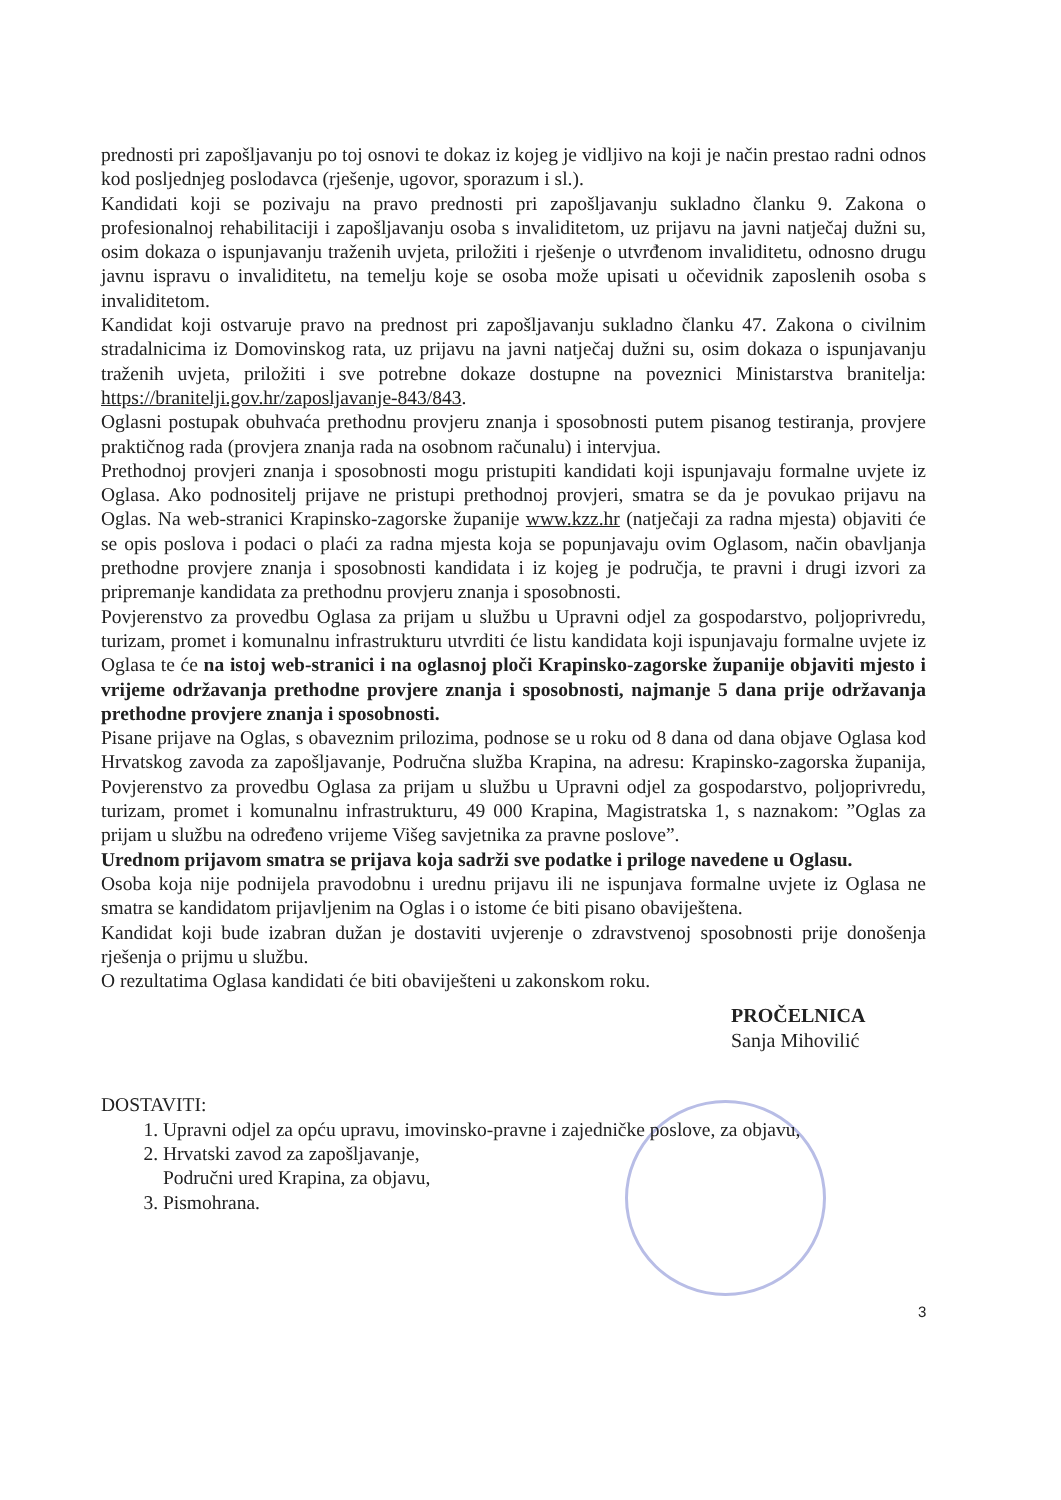prednosti pri zapošljavanju po toj osnovi te dokaz iz kojeg je vidljivo na koji je način prestao radni odnos kod posljednjeg poslodavca (rješenje, ugovor, sporazum i sl.).
Kandidati koji se pozivaju na pravo prednosti pri zapošljavanju sukladno članku 9. Zakona o profesionalnoj rehabilitaciji i zapošljavanju osoba s invaliditetom, uz prijavu na javni natječaj dužni su, osim dokaza o ispunjavanju traženih uvjeta, priložiti i rješenje o utvrđenom invaliditetu, odnosno drugu javnu ispravu o invaliditetu, na temelju koje se osoba može upisati u očevidnik zaposlenih osoba s invaliditetom.
Kandidat koji ostvaruje pravo na prednost pri zapošljavanju sukladno članku 47. Zakona o civilnim stradalnicima iz Domovinskog rata, uz prijavu na javni natječaj dužni su, osim dokaza o ispunjavanju traženih uvjeta, priložiti i sve potrebne dokaze dostupne na poveznici Ministarstva branitelja: https://branitelji.gov.hr/zaposljavanje-843/843.
Oglasni postupak obuhvaća prethodnu provjeru znanja i sposobnosti putem pisanog testiranja, provjere praktičnog rada (provjera znanja rada na osobnom računalu) i intervjua.
Prethodnoj provjeri znanja i sposobnosti mogu pristupiti kandidati koji ispunjavaju formalne uvjete iz Oglasa. Ako podnositelj prijave ne pristupi prethodnoj provjeri, smatra se da je povukao prijavu na Oglas. Na web-stranici Krapinsko-zagorske županije www.kzz.hr (natječaji za radna mjesta) objaviti će se opis poslova i podaci o plaći za radna mjesta koja se popunjavaju ovim Oglasom, način obavljanja prethodne provjere znanja i sposobnosti kandidata i iz kojeg je područja, te pravni i drugi izvori za pripremanje kandidata za prethodnu provjeru znanja i sposobnosti.
Povjerenstvo za provedbu Oglasa za prijam u službu u Upravni odjel za gospodarstvo, poljoprivredu, turizam, promet i komunalnu infrastrukturu utvrditi će listu kandidata koji ispunjavaju formalne uvjete iz Oglasa te će na istoj web-stranici i na oglasnoj ploči Krapinsko-zagorske županije objaviti mjesto i vrijeme održavanja prethodne provjere znanja i sposobnosti, najmanje 5 dana prije održavanja prethodne provjere znanja i sposobnosti.
Pisane prijave na Oglas, s obaveznim prilozima, podnose se u roku od 8 dana od dana objave Oglasa kod Hrvatskog zavoda za zapošljavanje, Područna služba Krapina, na adresu: Krapinsko-zagorska županija, Povjerenstvo za provedbu Oglasa za prijam u službu u Upravni odjel za gospodarstvo, poljoprivredu, turizam, promet i komunalnu infrastrukturu, 49 000 Krapina, Magistratska 1, s naznakom: ”Oglas za prijam u službu na određeno vrijeme Višeg savjetnika za pravne poslove”.
Urednom prijavom smatra se prijava koja sadrži sve podatke i priloge navedene u Oglasu.
Osoba koja nije podnijela pravodobnu i urednu prijavu ili ne ispunjava formalne uvjete iz Oglasa ne smatra se kandidatom prijavljenim na Oglas i o istome će biti pisano obaviještena.
Kandidat koji bude izabran dužan je dostaviti uvjerenje o zdravstvenoj sposobnosti prije donošenja rješenja o prijmu u službu.
O rezultatima Oglasa kandidati će biti obaviješteni u zakonskom roku.
PROČELNICA
Sanja Mihovilić
DOSTAVITI:
1. Upravni odjel za opću upravu, imovinsko-pravne i zajedničke poslove, za objavu,
2. Hrvatski zavod za zapošljavanje,
Područni ured Krapina, za objavu,
3. Pismohrana.
3